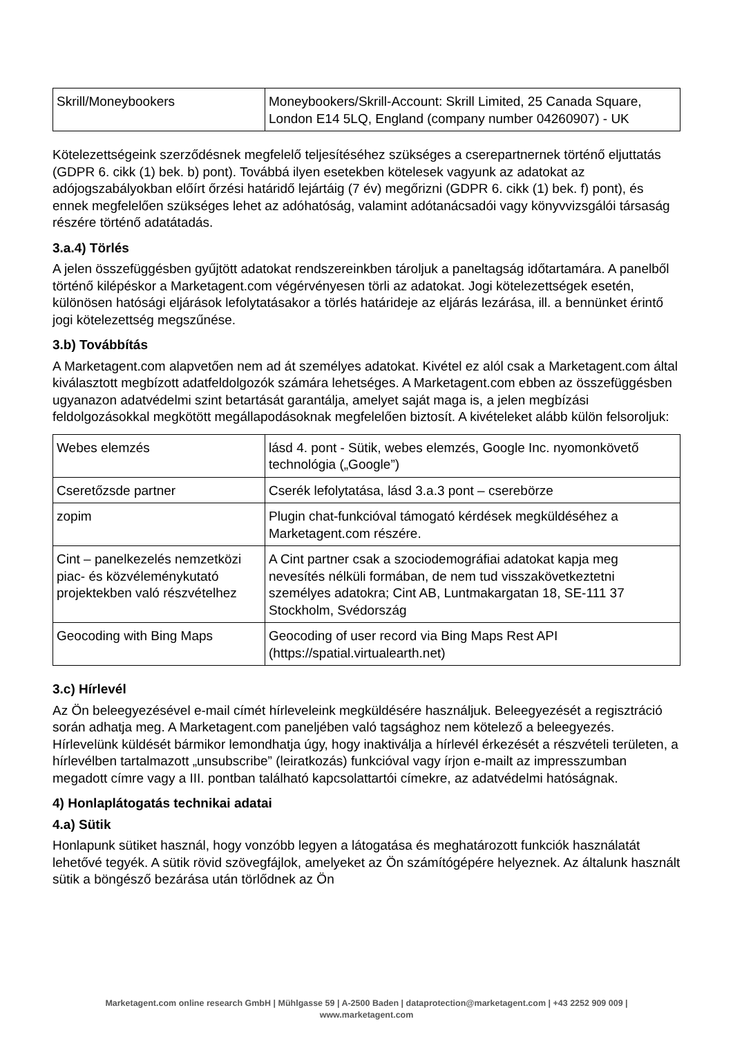| Skrill/Moneybookers | Moneybookers/Skrill-Account: Skrill Limited, 25 Canada Square, London E14 5LQ, England (company number 04260907) - UK |
Kötelezettségeink szerződésnek megfelelő teljesítéséhez szükséges a cserepartnernek történő eljuttatás (GDPR 6. cikk (1) bek. b) pont). Továbbá ilyen esetekben kötelesek vagyunk az adatokat az adójogszabályokban előírt őrzési határidő lejártáig (7 év) megőrizni (GDPR 6. cikk (1) bek. f) pont), és ennek megfelelően szükséges lehet az adóhatóság, valamint adótanácsadói vagy könyvvizsgálói társaság részére történő adatátadás.
3.a.4) Törlés
A jelen összefüggésben gyűjtött adatokat rendszereinkben tároljuk a paneltagság időtartamára. A panelből történő kilépéskor a Marketagent.com végérvényesen törli az adatokat. Jogi kötelezettségek esetén, különösen hatósági eljárások lefolytatásakor a törlés határideje az eljárás lezárása, ill. a bennünket érintő jogi kötelezettség megszűnése.
3.b) Továbbítás
A Marketagent.com alapvetően nem ad át személyes adatokat. Kivétel ez alól csak a Marketagent.com által kiválasztott megbízott adatfeldolgozók számára lehetséges. A Marketagent.com ebben az összefüggésben ugyanazon adatvédelmi szint betartását garantálja, amelyet saját maga is, a jelen megbízási feldolgozásokkal megkötött megállapodásoknak megfelelően biztosít. A kivételeket alább külön felsoroljuk:
| Webes elemzés | lásd 4. pont - Sütik, webes elemzés, Google Inc. nyomonkövető technológia („Google”) |
| Cseretőzsde partner | Cserék lefolytatása, lásd 3.a.3 pont – cserebörze |
| zopim | Plugin chat-funkcióval támogató kérdések megküldéséhez a Marketagent.com részére. |
| Cint – panelkezelés nemzetközi piac- és közvéleménykutató projektekben való részvételhez | A Cint partner csak a szociodemográfiai adatokat kapja meg nevesítés nélküli formában, de nem tud visszakövetkeztetni személyes adatokra; Cint AB, Luntmakargatan 18, SE-111 37 Stockholm, Svédország |
| Geocoding with Bing Maps | Geocoding of user record via Bing Maps Rest API (https://spatial.virtualearth.net) |
3.c) Hírlevél
Az Ön beleegyezésével e-mail címét hírleveleink megküldésére használjuk. Beleegyezését a regisztráció során adhatja meg. A Marketagent.com paneljében való tagsághoz nem kötelező a beleegyezés. Hírlevelünk küldését bármikor lemondhatja úgy, hogy inaktiválja a hírlevél érkezését a részvételi területen, a hírlevélben tartalmazott „unsubscribe” (leiratkozás) funkcióval vagy írjon e-mailt az impresszumban megadott címre vagy a III. pontban található kapcsolattartói címekre, az adatvédelmi hatóságnak.
4) Honlaplátogatás technikai adatai
4.a) Sütik
Honlapunk sütiket használ, hogy vonzóbb legyen a látogatása és meghatározott funkciók használatát lehetővé tegyék. A sütik rövid szövegfájlok, amelyeket az Ön számítógépére helyeznek. Az általunk használt sütik a böngésző bezárása után törlődnek az Ön
Marketagent.com online research GmbH | Mühlgasse 59 | A-2500 Baden | dataprotection@marketagent.com | +43 2252 909 009 |
www.marketagent.com